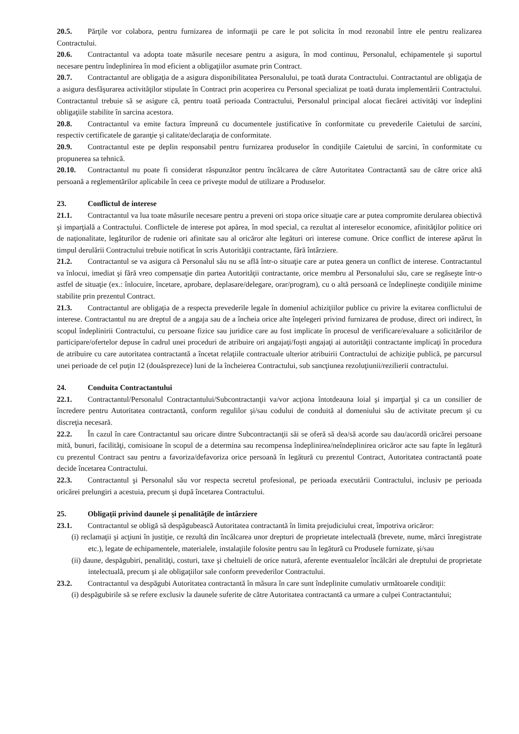20.5. Părţile vor colabora, pentru furnizarea de informaţii pe care le pot solicita în mod rezonabil între ele pentru realizarea Contractului.
20.6. Contractantul va adopta toate măsurile necesare pentru a asigura, în mod continuu, Personalul, echipamentele şi suportul necesare pentru îndeplinirea în mod eficient a obligaţiilor asumate prin Contract.
20.7. Contractantul are obligaţia de a asigura disponibilitatea Personalului, pe toată durata Contractului. Contractantul are obligaţia de a asigura desfăşurarea activităţilor stipulate în Contract prin acoperirea cu Personal specializat pe toată durata implementării Contractului. Contractantul trebuie să se asigure că, pentru toată perioada Contractului, Personalul principal alocat fiecărei activităţi vor îndeplini obligaţiile stabilite în sarcina acestora.
20.8. Contractantul va emite factura împreună cu documentele justificative în conformitate cu prevederile Caietului de sarcini, respectiv certificatele de garanţie şi calitate/declaraţia de conformitate.
20.9. Contractantul este pe deplin responsabil pentru furnizarea produselor în condiţiile Caietului de sarcini, în conformitate cu propunerea sa tehnică.
20.10. Contractantul nu poate fi considerat răspunzător pentru încălcarea de către Autoritatea Contractantă sau de către orice altă persoană a reglementărilor aplicabile în ceea ce priveşte modul de utilizare a Produselor.
23. Conflictul de interese
21.1. Contractantul va lua toate măsurile necesare pentru a preveni ori stopa orice situaţie care ar putea compromite derularea obiectivă şi imparţială a Contractului. Conflictele de interese pot apărea, în mod special, ca rezultat al intereselor economice, afinităţilor politice ori de naţionalitate, legăturilor de rudenie ori afinitate sau al oricăror alte legături ori interese comune. Orice conflict de interese apărut în timpul derulării Contractului trebuie notificat în scris Autorităţii contractante, fără întârziere.
21.2. Contractantul se va asigura că Personalul său nu se află într-o situaţie care ar putea genera un conflict de interese. Contractantul va înlocui, imediat şi fără vreo compensaţie din partea Autorităţii contractante, orice membru al Personalului său, care se regăseşte într-o astfel de situaţie (ex.: înlocuire, încetare, aprobare, deplasare/delegare, orar/program), cu o altă persoană ce îndeplineşte condiţiile minime stabilite prin prezentul Contract.
21.3. Contractantul are obligaţia de a respecta prevederile legale în domeniul achiziţiilor publice cu privire la evitarea conflictului de interese. Contractantul nu are dreptul de a angaja sau de a încheia orice alte înţelegeri privind furnizarea de produse, direct ori indirect, în scopul îndeplinirii Contractului, cu persoane fizice sau juridice care au fost implicate în procesul de verificare/evaluare a solicitărilor de participare/ofertelor depuse în cadrul unei proceduri de atribuire ori angajaţi/foşti angajaţi ai autorităţii contractante implicaţi în procedura de atribuire cu care autoritatea contractantă a încetat relaţiile contractuale ulterior atribuirii Contractului de achiziţie publică, pe parcursul unei perioade de cel puţin 12 (douăsprezece) luni de la încheierea Contractului, sub sancţiunea rezoluţiunii/rezilierii contractului.
24. Conduita Contractantului
22.1. Contractantul/Personalul Contractantului/Subcontractanţii va/vor acţiona întotdeauna loial şi imparţial şi ca un consilier de încredere pentru Autoritatea contractantă, conform regulilor şi/sau codului de conduită al domeniului său de activitate precum şi cu discreţia necesară.
22.2. În cazul în care Contractantul sau oricare dintre Subcontractanţii săi se oferă să dea/să acorde sau dau/acordă oricărei persoane mită, bunuri, facilităţi, comisioane în scopul de a determina sau recompensa îndeplinirea/neîndeplinirea oricăror acte sau fapte în legătură cu prezentul Contract sau pentru a favoriza/defavoriza orice persoană în legătură cu prezentul Contract, Autoritatea contractantă poate decide încetarea Contractului.
22.3. Contractantul şi Personalul său vor respecta secretul profesional, pe perioada executării Contractului, inclusiv pe perioada oricărei prelungiri a acestuia, precum şi după încetarea Contractului.
25. Obligaţii privind daunele şi penalităţile de întârziere
23.1. Contractantul se obligă să despăgubească Autoritatea contractantă în limita prejudiciului creat, împotriva oricăror:
(i) reclamaţii şi acţiuni în justiţie, ce rezultă din încălcarea unor drepturi de proprietate intelectuală (brevete, nume, mărci înregistrate etc.), legate de echipamentele, materialele, instalaţiile folosite pentru sau în legătură cu Produsele furnizate, şi/sau
(ii) daune, despăgubiri, penalităţi, costuri, taxe şi cheltuieli de orice natură, aferente eventualelor încălcări ale dreptului de proprietate intelectuală, precum şi ale obligaţiilor sale conform prevederilor Contractului.
23.2. Contractantul va despăgubi Autoritatea contractantă în măsura în care sunt îndeplinite cumulativ următoarele condiţii:
(i) despăgubirile să se refere exclusiv la daunele suferite de către Autoritatea contractantă ca urmare a culpei Contractantului;